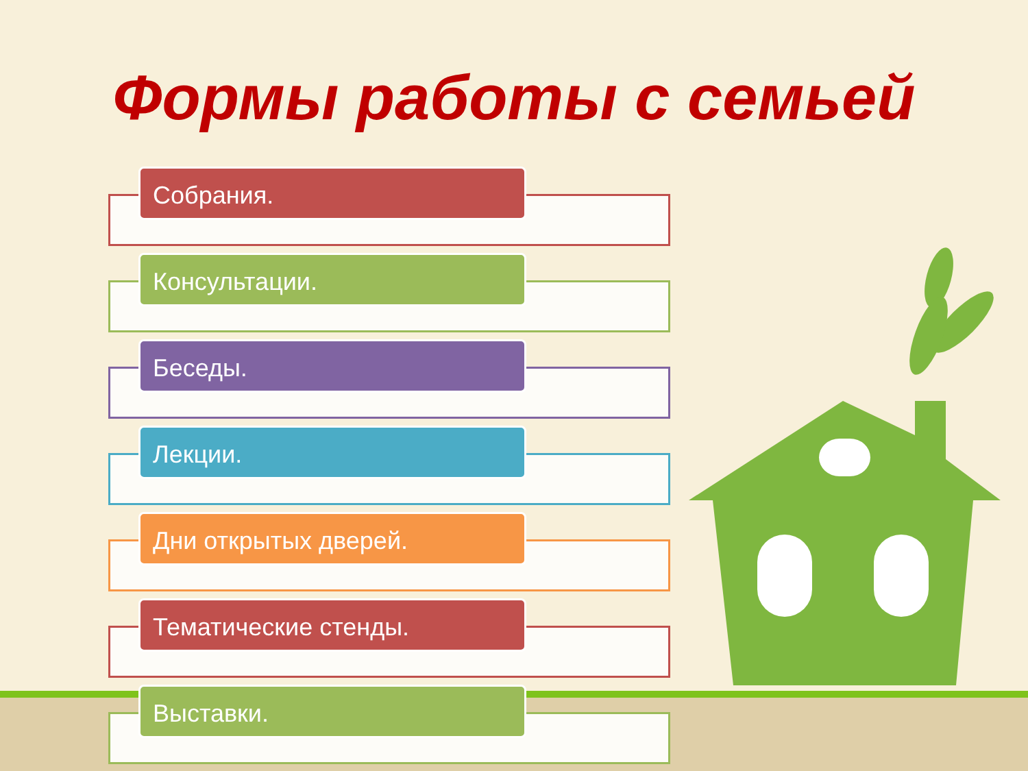Формы работы с семьей
Собрания.
Консультации.
Беседы.
Лекции.
Дни открытых дверей.
Тематические стенды.
Выставки.